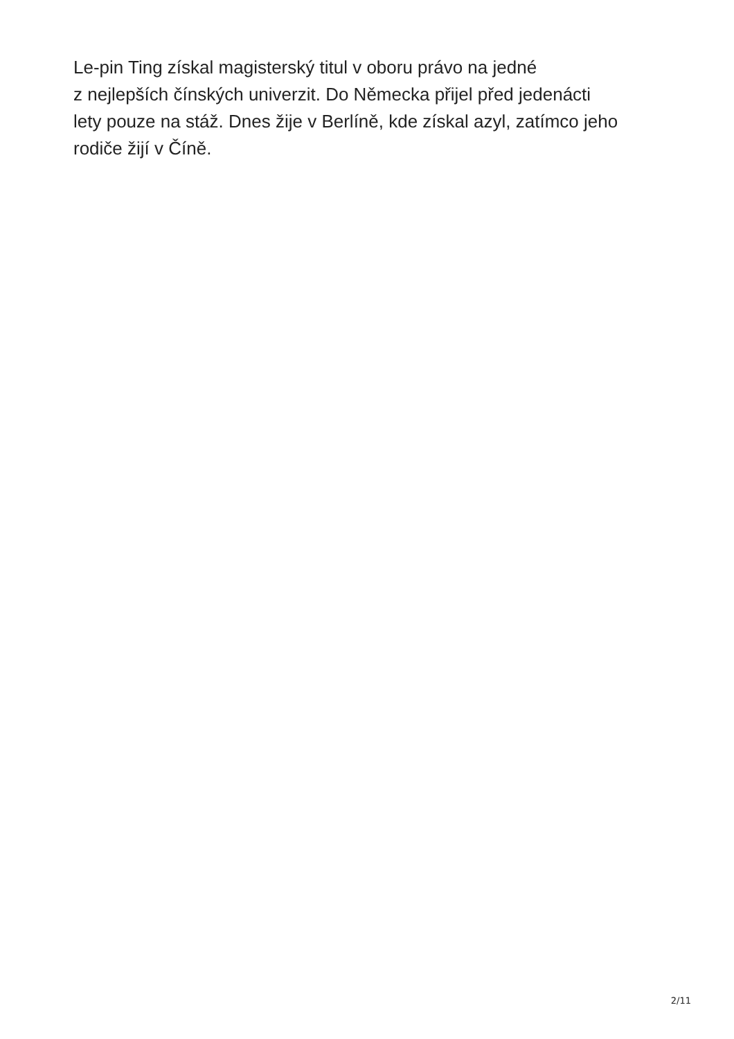Le-pin Ting získal magisterský titul v oboru právo na jedné
z nejlepších čínských univerzit. Do Německa přijel před jedenácti
lety pouze na stáž. Dnes žije v Berlíně, kde získal azyl, zatímco jeho
rodiče žijí v Číně.
2/11